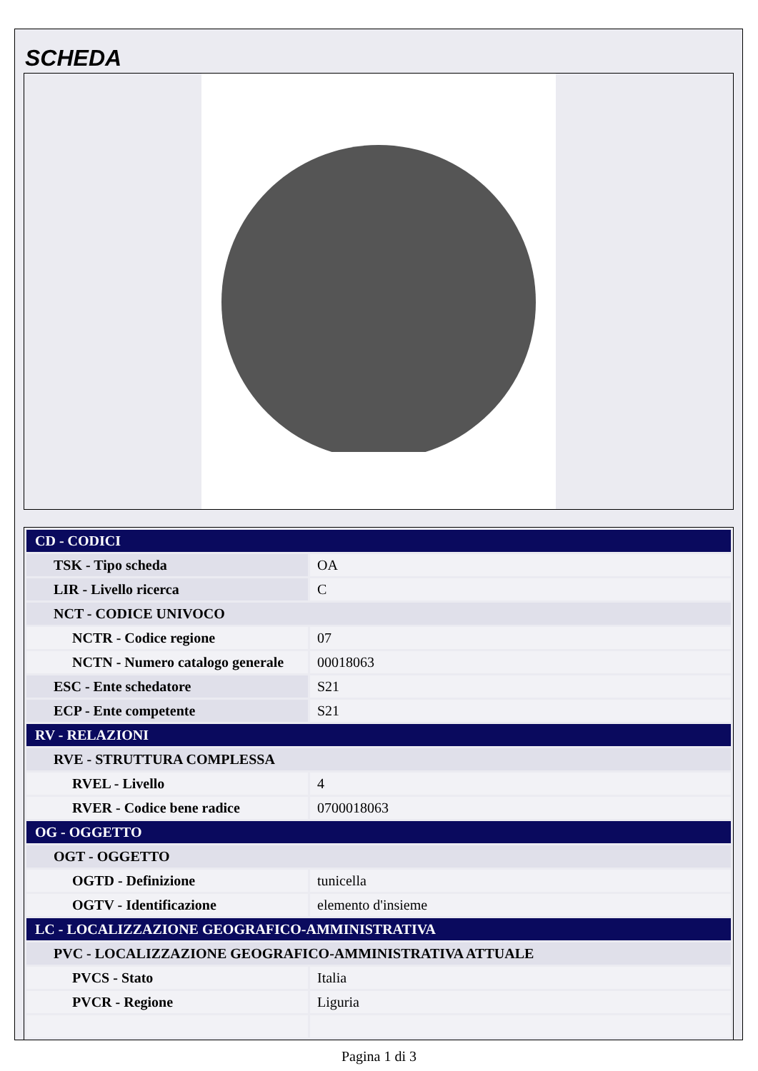SCHEDA
| CD - CODICI | |
| TSK - Tipo scheda | OA |
| LIR - Livello ricerca | C |
| NCT - CODICE UNIVOCO | |
| NCTR - Codice regione | 07 |
| NCTN - Numero catalogo generale | 00018063 |
| ESC - Ente schedatore | S21 |
| ECP - Ente competente | S21 |
| RV - RELAZIONI | |
| RVE - STRUTTURA COMPLESSA | |
| RVEL - Livello | 4 |
| RVER - Codice bene radice | 0700018063 |
| OG - OGGETTO | |
| OGT - OGGETTO | |
| OGTD - Definizione | tunicella |
| OGTV - Identificazione | elemento d'insieme |
| LC - LOCALIZZAZIONE GEOGRAFICO-AMMINISTRATIVA | |
| PVC - LOCALIZZAZIONE GEOGRAFICO-AMMINISTRATIVA ATTUALE | |
| PVCS - Stato | Italia |
| PVCR - Regione | Liguria |
Pagina 1 di 3